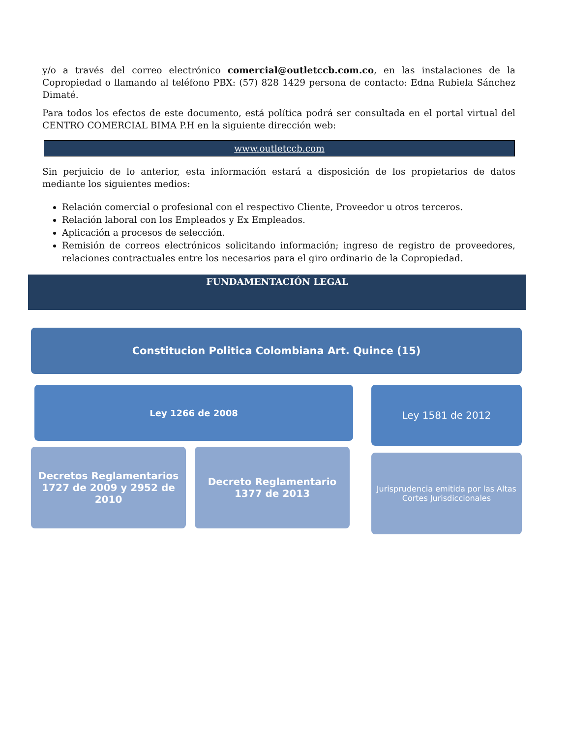y/o a través del correo electrónico comercial@outletccb.com.co, en las instalaciones de la Copropiedad o llamando al teléfono PBX: (57) 828 1429 persona de contacto: Edna Rubiela Sánchez Dimaté.
Para todos los efectos de este documento, está política podrá ser consultada en el portal virtual del CENTRO COMERCIAL BIMA P.H en la siguiente dirección web:
www.outletccb.com
Sin perjuicio de lo anterior, esta información estará a disposición de los propietarios de datos mediante los siguientes medios:
Relación comercial o profesional con el respectivo Cliente, Proveedor u otros terceros.
Relación laboral con los Empleados y Ex Empleados.
Aplicación a procesos de selección.
Remisión de correos electrónicos solicitando información; ingreso de registro de proveedores, relaciones contractuales entre los necesarios para el giro ordinario de la Copropiedad.
FUNDAMENTACIÓN LEGAL
Constitucion Politica Colombiana Art. Quince (15)
Ley 1266 de 2008
Decretos Reglamentarios 1727 de 2009 y 2952 de 2010
Decreto Reglamentario 1377 de 2013
Ley 1581 de 2012
Jurisprudencia emitida por las Altas Cortes Jurisdiccionales